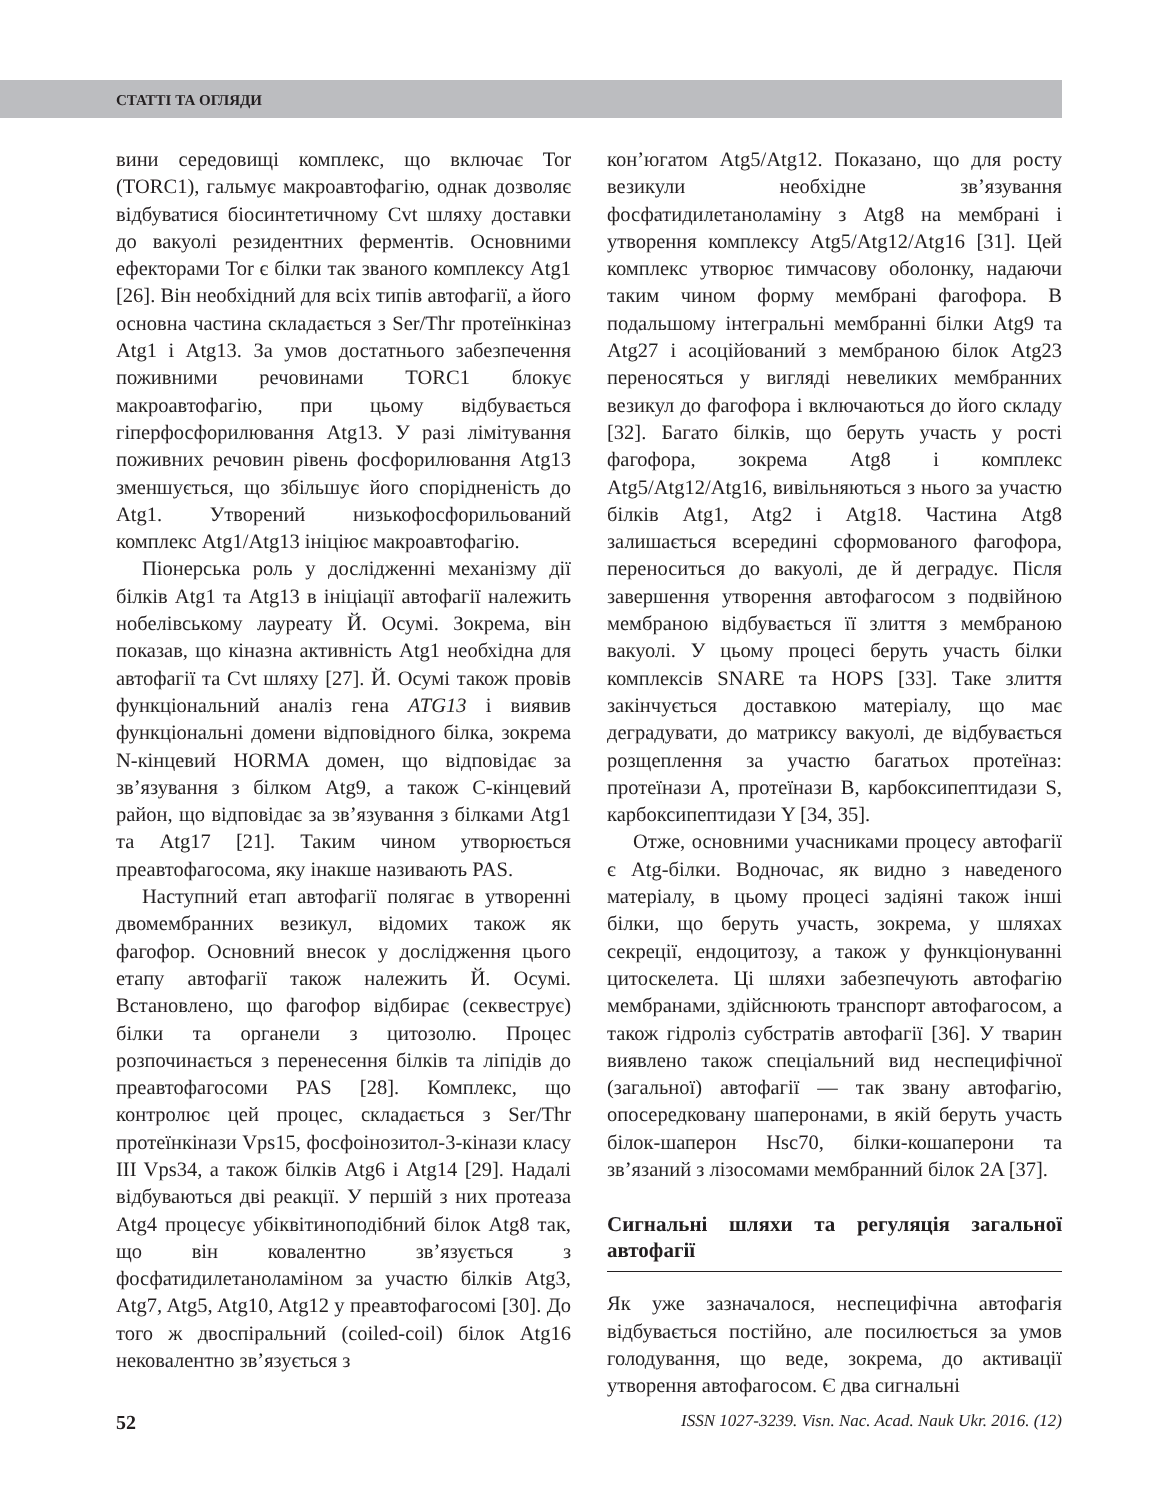СТАТТІ ТА ОГЛЯДИ
вини середовищі комплекс, що включає Tor (TORC1), гальмує макроавтофагію, однак дозволяє відбуватися біосинтетичному Cvt шляху доставки до вакуолі резидентних ферментів. Основними ефекторами Tor є білки так званого комплексу Atg1 [26]. Він необхідний для всіх типів автофагії, а його основна частина складається з Ser/Thr протеїнкіназ Atg1 і Atg13. За умов достатнього забезпечення поживними речовинами TORC1 блокує макроавтофагію, при цьому відбувається гіперфосфорилювання Atg13. У разі лімітування поживних речовин рівень фосфорилювання Atg13 зменшується, що збільшує його спорідненість до Atg1. Утворений низькофосфорильований комплекс Atg1/Atg13 ініціює макроавтофагію.
Піонерська роль у дослідженні механізму дії білків Atg1 та Atg13 в ініціації автофагії належить нобелівському лауреату Й. Осумі. Зокрема, він показав, що кіназна активність Atg1 необхідна для автофагії та Cvt шляху [27]. Й. Осумі також провів функціональний аналіз гена ATG13 і виявив функціональні домени відповідного білка, зокрема N-кінцевий HORMA домен, що відповідає за зв’язування з білком Atg9, а також C-кінцевий район, що відповідає за зв’язування з білками Atg1 та Atg17 [21]. Таким чином утворюється преавтофагосома, яку інакше називають PAS.
Наступний етап автофагії полягає в утворенні двомембранних везикул, відомих також як фагофор. Основний внесок у дослідження цього етапу автофагії також належить Й. Осумі. Встановлено, що фагофор відбирає (секвеструє) білки та органели з цитозолю. Процес розпочинається з перенесення білків та ліпідів до преавтофагосоми PAS [28]. Комплекс, що контролює цей процес, складається з Ser/Thr протеїнкінази Vps15, фосфоінозитол-3-кінази класу III Vps34, а також білків Atg6 і Atg14 [29]. Надалі відбуваються дві реакції. У першій з них протеаза Atg4 процесує убіквітиноподібний білок Atg8 так, що він ковалентно зв’язується з фосфатидилетаноламіном за участю білків Atg3, Atg7, Atg5, Atg10, Atg12 у преавтофагосомі [30]. До того ж двоспіральний (coiled-coil) білок Atg16 нековалентно зв’язується з
кон’югатом Atg5/Atg12. Показано, що для росту везикули необхідне зв’язування фосфатидилетаноламіну з Atg8 на мембрані і утворення комплексу Atg5/Atg12/Atg16 [31]. Цей комплекс утворює тимчасову оболонку, надаючи таким чином форму мембрані фагофора. В подальшому інтегральні мембранні білки Atg9 та Atg27 і асоційований з мембраною білок Atg23 переносяться у вигляді невеликих мембранних везикул до фагофора і включаються до його складу [32]. Багато білків, що беруть участь у рості фагофора, зокрема Atg8 і комплекс Atg5/Atg12/Atg16, вивільняються з нього за участю білків Atg1, Atg2 і Atg18. Частина Atg8 залишається всередині сформованого фагофора, переноситься до вакуолі, де й деградує. Після завершення утворення автофагосом з подвійною мембраною відбувається її злиття з мембраною вакуолі. У цьому процесі беруть участь білки комплексів SNARE та HOPS [33]. Таке злиття закінчується доставкою матеріалу, що має деградувати, до матриксу вакуолі, де відбувається розщеплення за участю багатьох протеїназ: протеїнази A, протеїнази B, карбоксипептидази S, карбоксипептидази Y [34, 35].
Отже, основними учасниками процесу автофагії є Atg-білки. Водночас, як видно з наведеного матеріалу, в цьому процесі задіяні також інші білки, що беруть участь, зокрема, у шляхах секреції, ендоцитозу, а також у функціонуванні цитоскелета. Ці шляхи забезпечують автофагію мембранами, здійснюють транспорт автофагосом, а також гідроліз субстратів автофагії [36]. У тварин виявлено також спеціальний вид неспецифічної (загальної) автофагії — так звану автофагію, опосередковану шаперонами, в якій беруть участь білок-шаперон Hsc70, білки-кошаперони та зв’язаний з лізосомами мембранний білок 2A [37].
Сигнальні шляхи та регуляція загальної автофагії
Як уже зазначалося, неспецифічна автофагія відбувається постійно, але посилюється за умов голодування, що веде, зокрема, до активації утворення автофагосом. Є два сигнальні
52 ISSN 1027-3239. Visn. Nac. Acad. Nauk Ukr. 2016. (12)